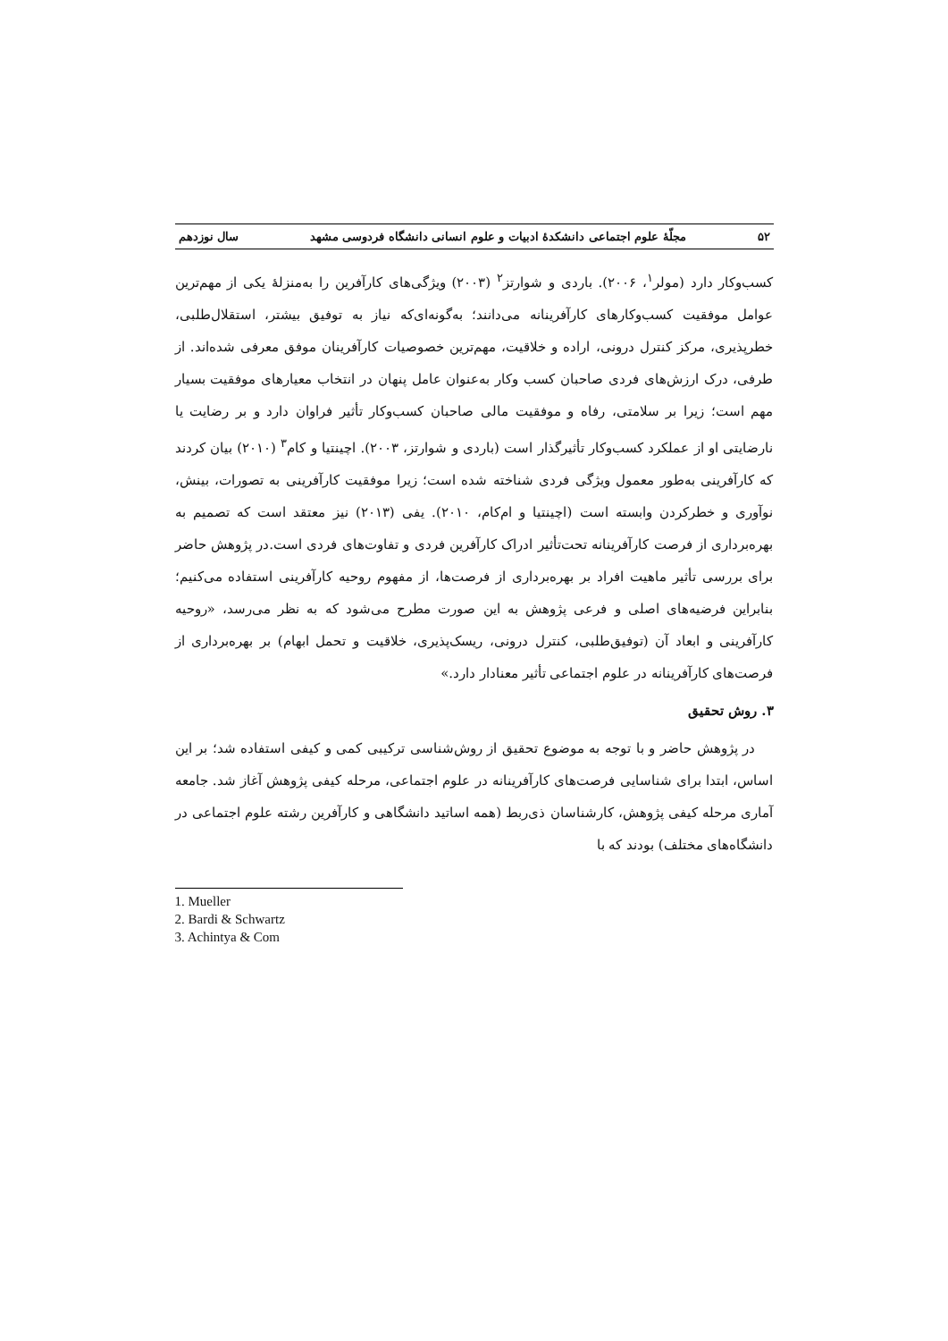۵۲ مجلّهٔ علوم اجتماعی دانشکدهٔ ادبیات و علوم انسانی دانشگاه فردوسی مشهد سال نوزدهم
کسب‌وکار دارد (مولر<sup>۱</sup>، ۲۰۰۶). باردی و شوارتز<sup>۲</sup> (۲۰۰۳) ویژگی‌های کارآفرین را به‌منزلهٔ یکی از مهم‌ترین عوامل موفقیت کسب‌وکارهای کارآفرینانه می‌دانند؛ به‌گونه‌ای‌که نیاز به توفیق بیشتر، استقلال‌طلبی، خطرپذیری، مرکز کنترل درونی، اراده و خلاقیت، مهم‌ترین خصوصیات کارآفرینان موفق معرفی شده‌اند. از طرفی، درک ارزش‌های فردی صاحبان کسب وکار به‌عنوان عامل پنهان در انتخاب معیارهای موفقیت بسیار مهم است؛ زیرا بر سلامتی، رفاه و موفقیت مالی صاحبان کسب‌وکار تأثیر فراوان دارد و بر رضایت یا نارضایتی او از عملکرد کسب‌وکار تأثیرگذار است (باردی و شوارتز، ۲۰۰۳). اچینتیا و کام<sup>۳</sup> (۲۰۱۰) بیان کردند که کارآفرینی به‌طور معمول ویژگی فردی شناخته شده است؛ زیرا موفقیت کارآفرینی به تصورات، بینش، نوآوری و خطرکردن وابسته است (اچینتیا و ام‌کام، ۲۰۱۰). یفی (۲۰۱۳) نیز معتقد است که تصمیم به بهره‌برداری از فرصت کارآفرینانه تحت‌تأثیر ادراک کارآفرین فردی و تفاوت‌های فردی است.در پژوهش حاضر برای بررسی تأثیر ماهیت افراد بر بهره‌برداری از فرصت‌ها، از مفهوم روحیه کارآفرینی استفاده می‌کنیم؛ بنابراین فرضیه‌های اصلی و فرعی پژوهش به این صورت مطرح می‌شود که به نظر می‌رسد، «روحیه کارآفرینی و ابعاد آن (توفیق‌طلبی، کنترل درونی، ریسک‌پذیری، خلاقیت و تحمل ابهام) بر بهره‌برداری از فرصت‌های کارآفرینانه در علوم اجتماعی تأثیر معنادار دارد.»
۳. روش تحقیق
در پژوهش حاضر و با توجه به موضوع تحقیق از روش‌شناسی ترکیبی کمی و کیفی استفاده شد؛ بر این اساس، ابتدا برای شناسایی فرصت‌های کارآفرینانه در علوم اجتماعی، مرحله کیفی پژوهش آغاز شد. جامعه آماری مرحله کیفی پژوهش، کارشناسان ذی‌ربط (همه اساتید دانشگاهی و کارآفرین رشته علوم اجتماعی در دانشگاه‌های مختلف) بودند که با
1. Mueller
2. Bardi & Schwartz
3. Achintya & Com